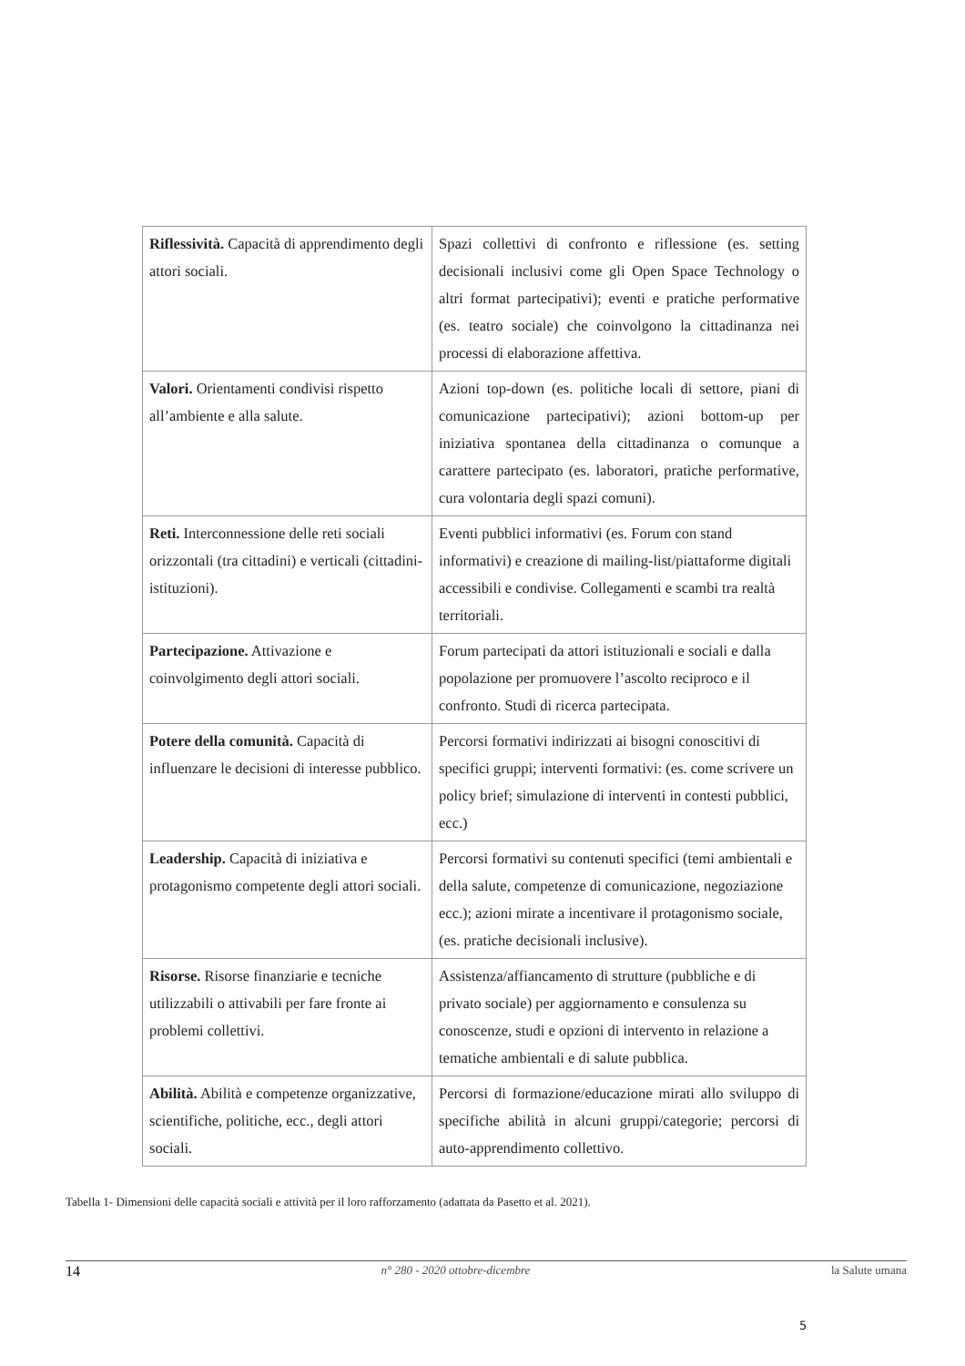| Riflessività. Capacità di apprendimento degli attori sociali. | Spazi collettivi di confronto e riflessione (es. setting decisionali inclusivi come gli Open Space Technology o altri format partecipativi); eventi e pratiche performative (es. teatro sociale) che coinvolgono la cittadinanza nei processi di elaborazione affettiva. |
| Valori. Orientamenti condivisi rispetto all’ambiente e alla salute. | Azioni top-down (es. politiche locali di settore, piani di comunicazione partecipativi); azioni bottom-up per iniziativa spontanea della cittadinanza o comunque a carattere partecipato (es. laboratori, pratiche performative, cura volontaria degli spazi comuni). |
| Reti. Interconnessione delle reti sociali orizzontali (tra cittadini) e verticali (cittadini-istituzioni). | Eventi pubblici informativi (es. Forum con stand informativi) e creazione di mailing-list/piattaforme digitali accessibili e condivise. Collegamenti e scambi tra realtà territoriali. |
| Partecipazione. Attivazione e coinvolgimento degli attori sociali. | Forum partecipati da attori istituzionali e sociali e dalla popolazione per promuovere l’ascolto reciproco e il confronto. Studi di ricerca partecipata. |
| Potere della comunità. Capacità di influenzare le decisioni di interesse pubblico. | Percorsi formativi indirizzati ai bisogni conoscitivi di specifici gruppi; interventi formativi: (es. come scrivere un policy brief; simulazione di interventi in contesti pubblici, ecc.) |
| Leadership. Capacità di iniziativa e protagonismo competente degli attori sociali. | Percorsi formativi su contenuti specifici (temi ambientali e della salute, competenze di comunicazione, negoziazione ecc.); azioni mirate a incentivare il protagonismo sociale, (es. pratiche decisionali inclusive). |
| Risorse. Risorse finanziarie e tecniche utilizzabili o attivabili per fare fronte ai problemi collettivi. | Assistenza/affiancamento di strutture (pubbliche e di privato sociale) per aggiornamento e consulenza su conoscenze, studi e opzioni di intervento in relazione a tematiche ambientali e di salute pubblica. |
| Abilità. Abilità e competenze organizzative, scientifiche, politiche, ecc., degli attori sociali. | Percorsi di formazione/educazione mirati allo sviluppo di specifiche abilità in alcuni gruppi/categorie; percorsi di auto-apprendimento collettivo. |
Tabella 1- Dimensioni delle capacità sociali e attività per il loro rafforzamento (adattata da Pasetto et al. 2021).
14 n° 280 - 2020 ottobre-dicembre la Salute umana
5